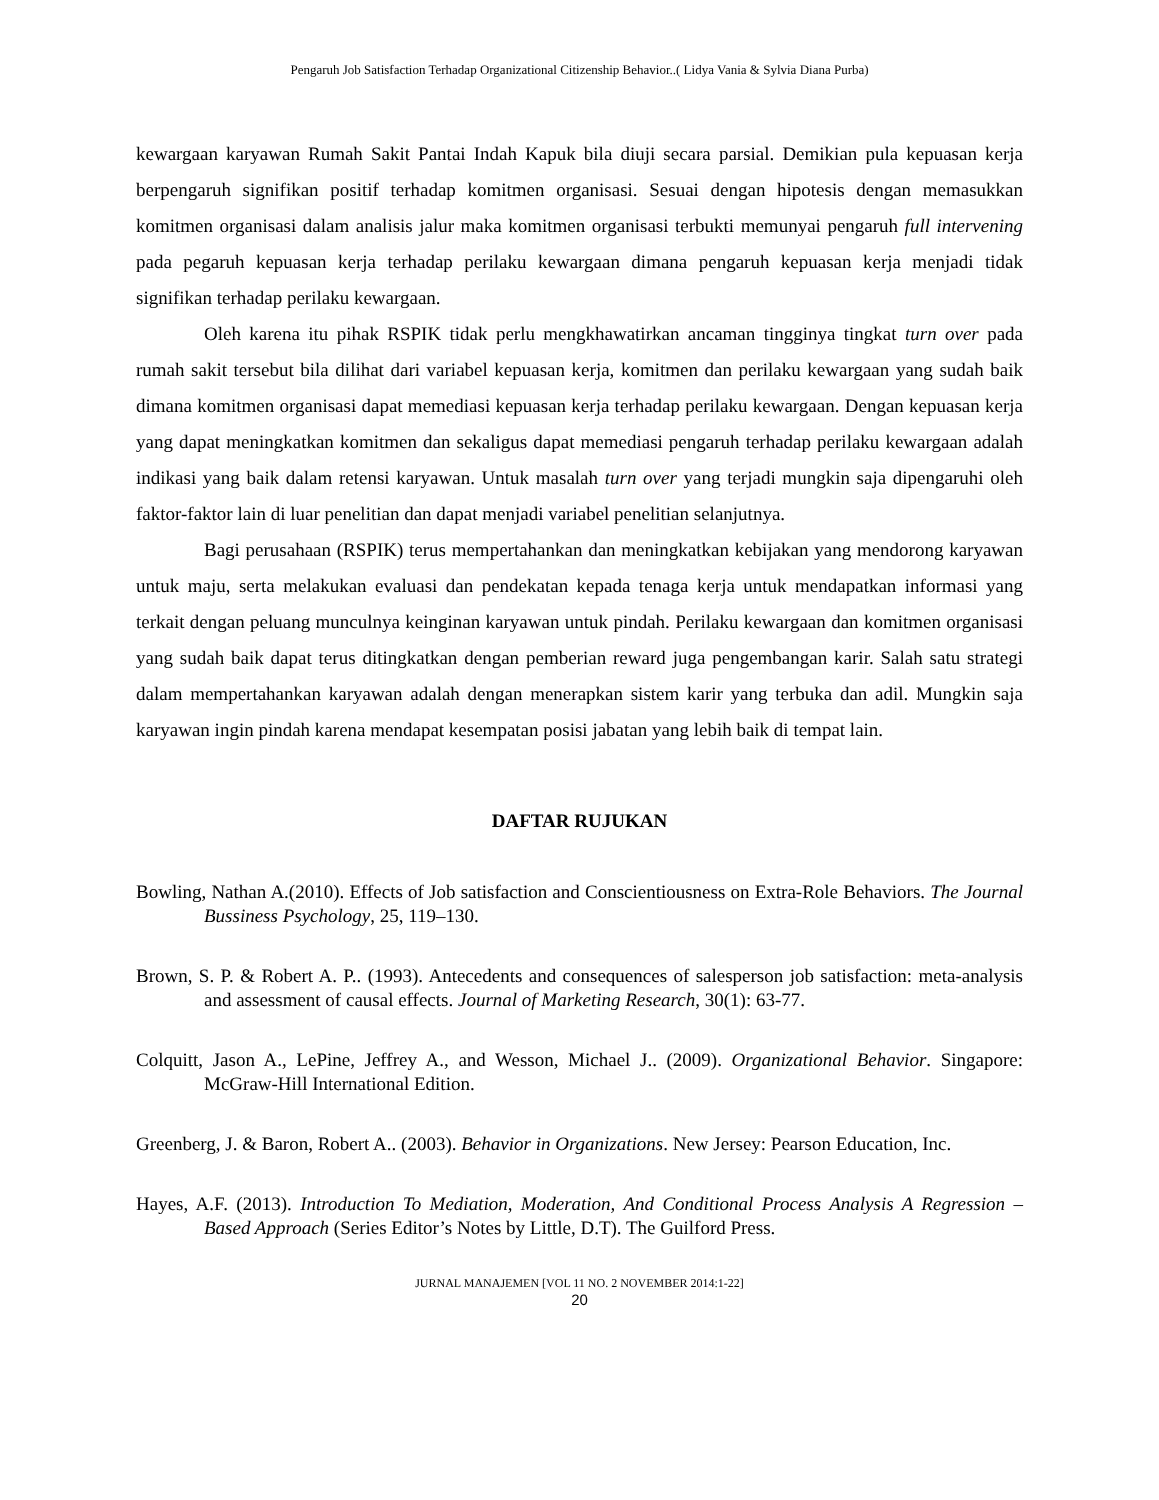Pengaruh Job Satisfaction Terhadap Organizational Citizenship Behavior..( Lidya Vania & Sylvia Diana Purba)
kewargaan karyawan Rumah Sakit Pantai Indah Kapuk bila diuji secara parsial. Demikian pula kepuasan kerja berpengaruh signifikan positif terhadap komitmen organisasi. Sesuai dengan hipotesis dengan memasukkan komitmen organisasi dalam analisis jalur maka komitmen organisasi terbukti memunyai pengaruh full intervening pada pegaruh kepuasan kerja terhadap perilaku kewargaan dimana pengaruh kepuasan kerja menjadi tidak signifikan terhadap perilaku kewargaan.
Oleh karena itu pihak RSPIK tidak perlu mengkhawatirkan ancaman tingginya tingkat turn over pada rumah sakit tersebut bila dilihat dari variabel kepuasan kerja, komitmen dan perilaku kewargaan yang sudah baik dimana komitmen organisasi dapat memediasi kepuasan kerja terhadap perilaku kewargaan. Dengan kepuasan kerja yang dapat meningkatkan komitmen dan sekaligus dapat memediasi pengaruh terhadap perilaku kewargaan adalah indikasi yang baik dalam retensi karyawan. Untuk masalah turn over yang terjadi mungkin saja dipengaruhi oleh faktor-faktor lain di luar penelitian dan dapat menjadi variabel penelitian selanjutnya.
Bagi perusahaan (RSPIK) terus mempertahankan dan meningkatkan kebijakan yang mendorong karyawan untuk maju, serta melakukan evaluasi dan pendekatan kepada tenaga kerja untuk mendapatkan informasi yang terkait dengan peluang munculnya keinginan karyawan untuk pindah. Perilaku kewargaan dan komitmen organisasi yang sudah baik dapat terus ditingkatkan dengan pemberian reward juga pengembangan karir. Salah satu strategi dalam mempertahankan karyawan adalah dengan menerapkan sistem karir yang terbuka dan adil. Mungkin saja karyawan ingin pindah karena mendapat kesempatan posisi jabatan yang lebih baik di tempat lain.
DAFTAR RUJUKAN
Bowling, Nathan A.(2010). Effects of Job satisfaction and Conscientiousness on Extra-Role Behaviors. The Journal Bussiness Psychology, 25, 119–130.
Brown, S. P. & Robert A. P.. (1993). Antecedents and consequences of salesperson job satisfaction: meta-analysis and assessment of causal effects. Journal of Marketing Research, 30(1): 63-77.
Colquitt, Jason A., LePine, Jeffrey A., and Wesson, Michael J.. (2009). Organizational Behavior. Singapore: McGraw-Hill International Edition.
Greenberg, J. & Baron, Robert A.. (2003). Behavior in Organizations. New Jersey: Pearson Education, Inc.
Hayes, A.F. (2013). Introduction To Mediation, Moderation, And Conditional Process Analysis A Regression – Based Approach (Series Editor’s Notes by Little, D.T). The Guilford Press.
JURNAL MANAJEMEN [VOL 11 NO. 2 NOVEMBER 2014:1-22]
20